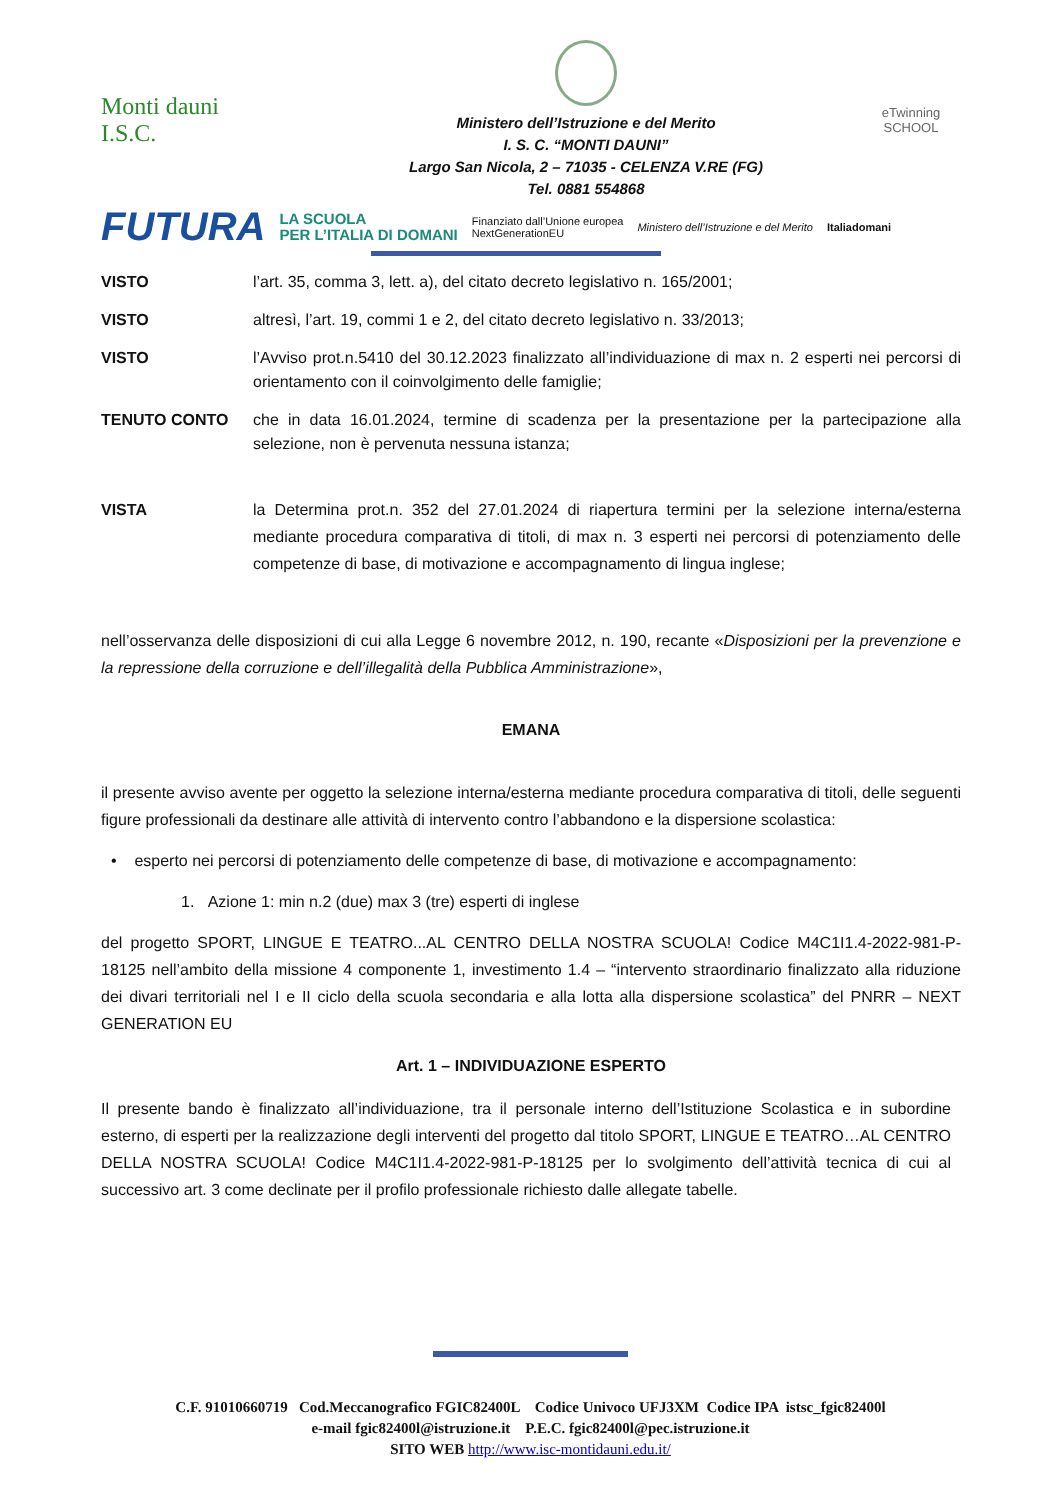Monti dauni
I.S.C.
Ministero dell’Istruzione e del Merito
I. S. C. “MONTI DAUNI”
Largo San Nicola, 2 – 71035 - CELENZA V.RE (FG)
Tel. 0881 554868
eTwinning
SCHOOL
FUTURA LA SCUOLA
PER L’ITALIA DI DOMANI Finanziato dall’Unione europea
NextGenerationEU Ministero dell’Istruzione e del Merito Italiadomani
VISTO l’art. 35, comma 3, lett. a), del citato decreto legislativo n. 165/2001;
VISTO altresì, l’art. 19, commi 1 e 2, del citato decreto legislativo n. 33/2013;
VISTO l’Avviso prot.n.5410 del 30.12.2023 finalizzato all’individuazione di max n. 2 esperti nei percorsi di orientamento con il coinvolgimento delle famiglie;
TENUTO CONTO che in data 16.01.2024, termine di scadenza per la presentazione per la partecipazione alla selezione, non è pervenuta nessuna istanza;
VISTA la Determina prot.n. 352 del 27.01.2024 di riapertura termini per la selezione interna/esterna mediante procedura comparativa di titoli, di max n. 3 esperti nei percorsi di potenziamento delle competenze di base, di motivazione e accompagnamento di lingua inglese;
nell’osservanza delle disposizioni di cui alla Legge 6 novembre 2012, n. 190, recante «Disposizioni per la prevenzione e la repressione della corruzione e dell’illegalità della Pubblica Amministrazione»,
EMANA
il presente avviso avente per oggetto la selezione interna/esterna mediante procedura comparativa di titoli, delle seguenti figure professionali da destinare alle attività di intervento contro l’abbandono e la dispersione scolastica:
• esperto nei percorsi di potenziamento delle competenze di base, di motivazione e accompagnamento:
1. Azione 1: min n.2 (due) max 3 (tre) esperti di inglese
del progetto SPORT, LINGUE E TEATRO...AL CENTRO DELLA NOSTRA SCUOLA! Codice M4C1I1.4-2022-981-P-18125 nell’ambito della missione 4 componente 1, investimento 1.4 – “intervento straordinario finalizzato alla riduzione dei divari territoriali nel I e II ciclo della scuola secondaria e alla lotta alla dispersione scolastica” del PNRR – NEXT GENERATION EU
Art. 1 – INDIVIDUAZIONE ESPERTO
Il presente bando è finalizzato all’individuazione, tra il personale interno dell’Istituzione Scolastica e in subordine esterno, di esperti per la realizzazione degli interventi del progetto dal titolo SPORT, LINGUE E TEATRO…AL CENTRO DELLA NOSTRA SCUOLA! Codice M4C1I1.4-2022-981-P-18125 per lo svolgimento dell’attività tecnica di cui al successivo art. 3 come declinate per il profilo professionale richiesto dalle allegate tabelle.
C.F. 91010660719 Cod.Meccanografico FGIC82400L Codice Univoco UFJ3XM Codice IPA istsc_fgic82400l
e-mail fgic82400l@istruzione.it P.E.C. fgic82400l@pec.istruzione.it
SITO WEB http://www.isc-montidauni.edu.it/